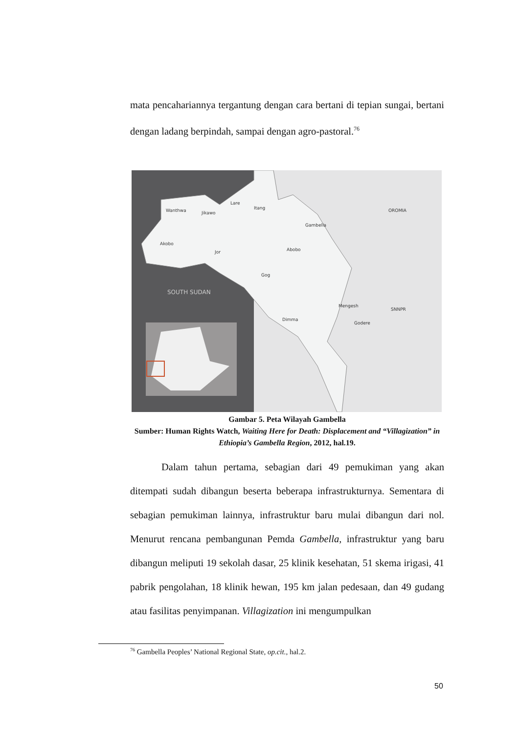mata pencahariannya tergantung dengan cara bertani di tepian sungai, bertani dengan ladang berpindah, sampai dengan agro-pastoral.<sup>76</sup>
Wanthwa
Jikawo
Lare
Itang
Gambella
OROMIA
Akobo
Jor
Abobo
Gog
SOUTH SUDAN
Mengesh
SNNPR
Dimma
Godere
Gambar 5. Peta Wilayah Gambella
Sumber: Human Rights Watch, Waiting Here for Death: Displacement and “Villagization” in Ethiopia’s Gambella Region, 2012, hal.19.
Dalam tahun pertama, sebagian dari 49 pemukiman yang akan ditempati sudah dibangun beserta beberapa infrastrukturnya. Sementara di sebagian pemukiman lainnya, infrastruktur baru mulai dibangun dari nol. Menurut rencana pembangunan Pemda Gambella, infrastruktur yang baru dibangun meliputi 19 sekolah dasar, 25 klinik kesehatan, 51 skema irigasi, 41 pabrik pengolahan, 18 klinik hewan, 195 km jalan pedesaan, dan 49 gudang atau fasilitas penyimpanan. Villagization ini mengumpulkan
<sup>76</sup> Gambella Peoples’ National Regional State, op.cit., hal.2.
50